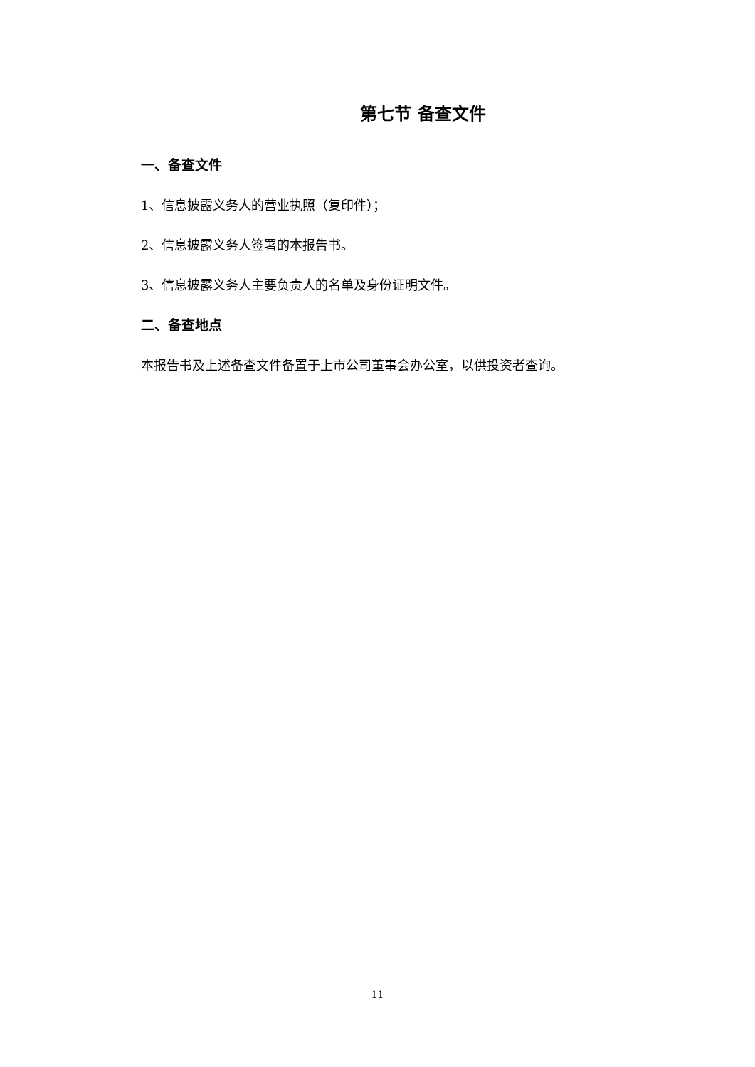第七节 备查文件
一、备查文件
1、信息披露义务人的营业执照（复印件）；
2、信息披露义务人签署的本报告书。
3、信息披露义务人主要负责人的名单及身份证明文件。
二、备查地点
本报告书及上述备查文件备置于上市公司董事会办公室，以供投资者查询。
11